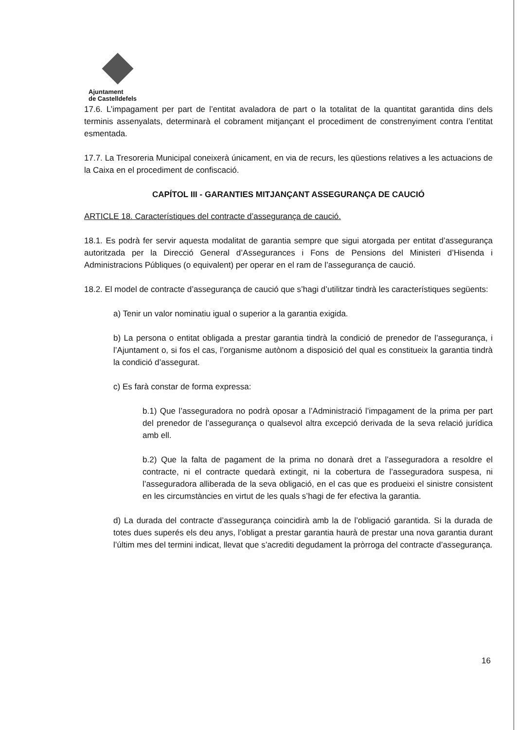Ajuntament
de Castelldefels
17.6. L’impagament per part de l’entitat avaladora de part o la totalitat de la quantitat garantida dins dels terminis assenyalats, determinarà el cobrament mitjançant el procediment de constrenyiment contra l’entitat esmentada.
17.7. La Tresoreria Municipal coneixerà únicament, en via de recurs, les qüestions relatives a les actuacions de la Caixa en el procediment de confiscació.
CAPÍTOL III - GARANTIES MITJANÇANT ASSEGURANÇA DE CAUCIÓ
ARTICLE 18. Característiques del contracte d’assegurança de caució.
18.1. Es podrà fer servir aquesta modalitat de garantia sempre que sigui atorgada per entitat d’assegurança autoritzada per la Direcció General d’Assegurances i Fons de Pensions del Ministeri d’Hisenda i Administracions Públiques (o equivalent) per operar en el ram de l’assegurança de caució.
18.2. El model de contracte d’assegurança de caució que s’hagi d’utilitzar tindrà les característiques següents:
a) Tenir un valor nominatiu igual o superior a la garantia exigida.
b) La persona o entitat obligada a prestar garantia tindrà la condició de prenedor de l’assegurança, i l’Ajuntament o, si fos el cas, l’organisme autònom a disposició del qual es constitueix la garantia tindrà la condició d’assegurat.
c) Es farà constar de forma expressa:
b.1) Que l’asseguradora no podrà oposar a l’Administració l’impagament de la prima per part del prenedor de l’assegurança o qualsevol altra excepció derivada de la seva relació jurídica amb ell.
b.2) Que la falta de pagament de la prima no donarà dret a l’asseguradora a resoldre el contracte, ni el contracte quedarà extingit, ni la cobertura de l’asseguradora suspesa, ni l’asseguradora alliberada de la seva obligació, en el cas que es produeixi el sinistre consistent en les circumstàncies en virtut de les quals s’hagi de fer efectiva la garantia.
d) La durada del contracte d’assegurança coincidirà amb la de l’obligació garantida. Si la durada de totes dues superés els deu anys, l’obligat a prestar garantia haurà de prestar una nova garantia durant l’últim mes del termini indicat, llevat que s’acrediti degudament la pròrroga del contracte d’assegurança.
16